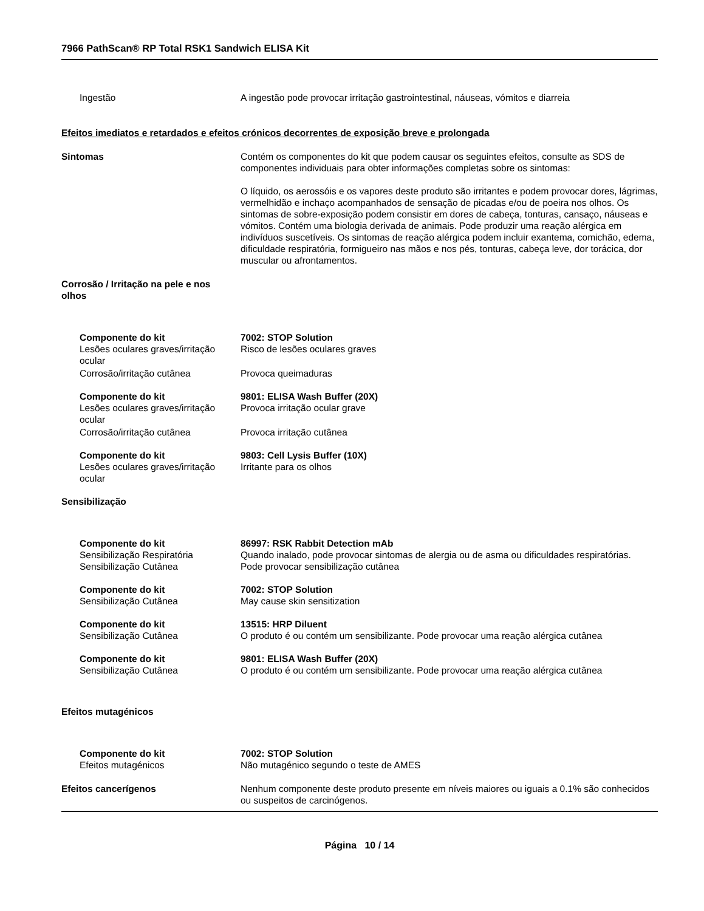7966 PathScan® RP Total RSK1 Sandwich ELISA Kit
Ingestão A ingestão pode provocar irritação gastrointestinal, náuseas, vómitos e diarreia
Efeitos imediatos e retardados e efeitos crónicos decorrentes de exposição breve e prolongada
Sintomas Contém os componentes do kit que podem causar os seguintes efeitos, consulte as SDS de componentes individuais para obter informações completas sobre os sintomas:
O líquido, os aerossóis e os vapores deste produto são irritantes e podem provocar dores, lágrimas, vermelhidão e inchaço acompanhados de sensação de picadas e/ou de poeira nos olhos. Os sintomas de sobre-exposição podem consistir em dores de cabeça, tonturas, cansaço, náuseas e vómitos. Contém uma biologia derivada de animais. Pode produzir uma reação alérgica em indivíduos suscetíveis. Os sintomas de reação alérgica podem incluir exantema, comichão, edema, dificuldade respiratória, formigueiro nas mãos e nos pés, tonturas, cabeça leve, dor torácica, dor muscular ou afrontamentos.
Corrosão / Irritação na pele e nos olhos
Componente do kit
Lesões oculares graves/irritação ocular
7002: STOP Solution
Risco de lesões oculares graves
Corrosão/irritação cutânea Provoca queimaduras
Componente do kit
Lesões oculares graves/irritação ocular
9801: ELISA Wash Buffer (20X)
Provoca irritação ocular grave
Corrosão/irritação cutânea Provoca irritação cutânea
Componente do kit
Lesões oculares graves/irritação ocular
9803: Cell Lysis Buffer (10X)
Irritante para os olhos
Sensibilização
Componente do kit
Sensibilização Respiratória
86997: RSK Rabbit Detection mAb
Quando inalado, pode provocar sintomas de alergia ou de asma ou dificuldades respiratórias.
Sensibilização Cutânea Pode provocar sensibilização cutânea
Componente do kit
Sensibilização Cutânea
7002: STOP Solution
May cause skin sensitization
Componente do kit
Sensibilização Cutânea
13515: HRP Diluent
O produto é ou contém um sensibilizante. Pode provocar uma reação alérgica cutânea
Componente do kit
Sensibilização Cutânea
9801: ELISA Wash Buffer (20X)
O produto é ou contém um sensibilizante. Pode provocar uma reação alérgica cutânea
Efeitos mutagénicos
Componente do kit
Efeitos mutagénicos
7002: STOP Solution
Não mutagénico segundo o teste de AMES
Efeitos cancerígenos Nenhum componente deste produto presente em níveis maiores ou iguais a 0.1% são conhecidos ou suspeitos de carcinógenos.
Página 10 / 14